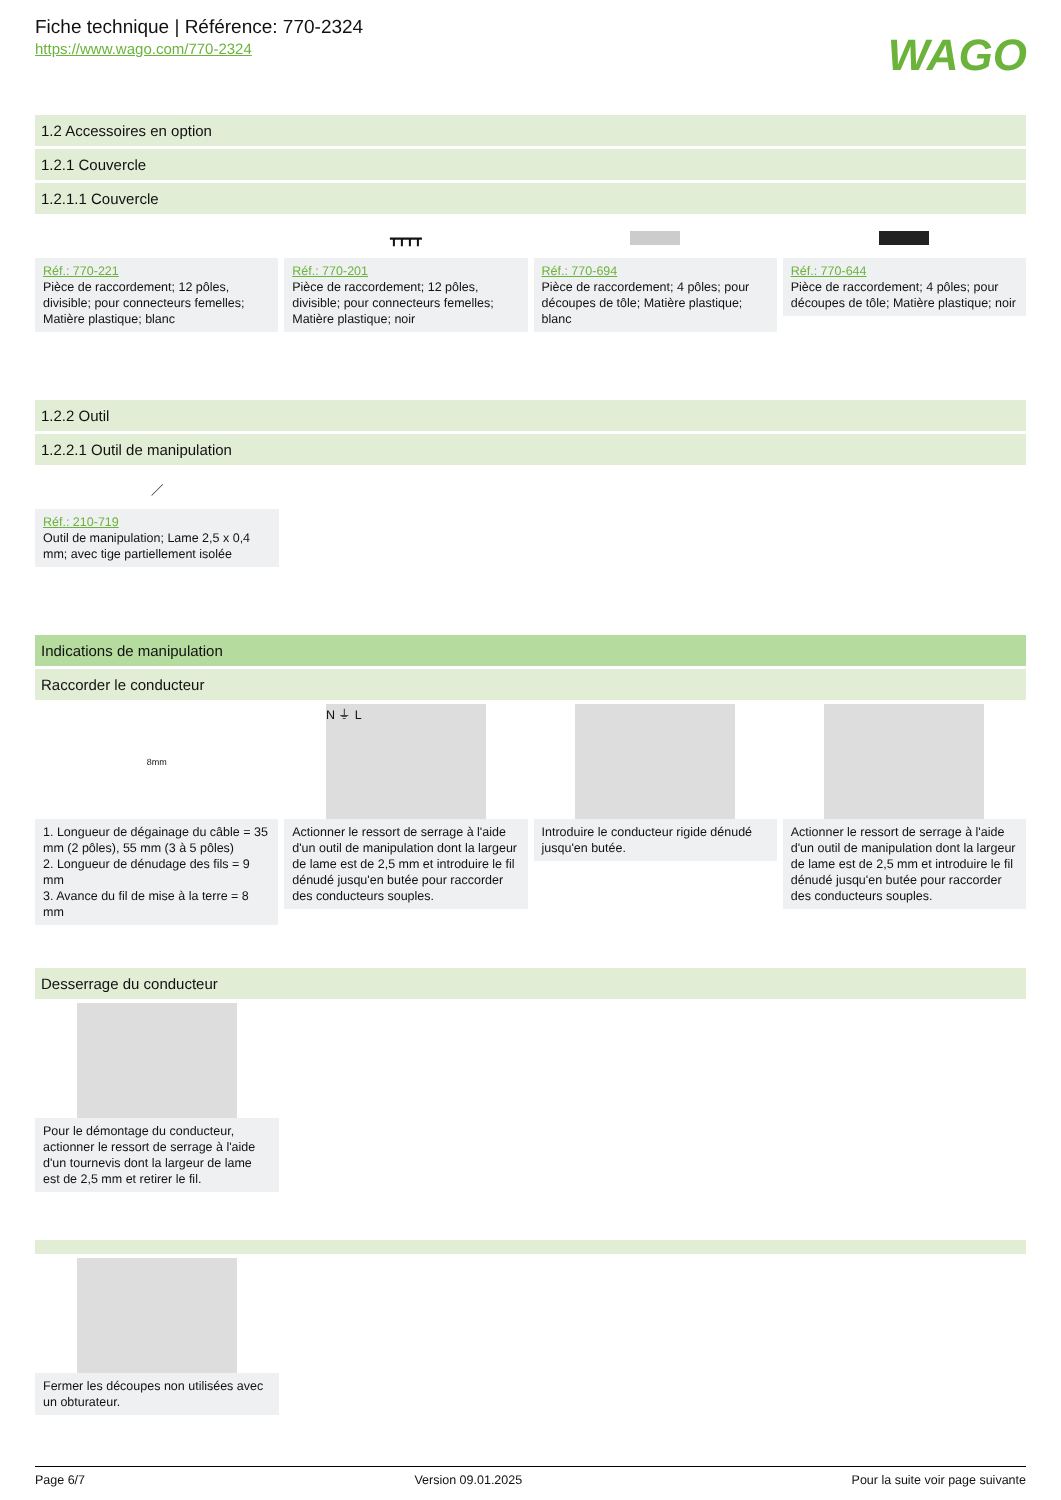Fiche technique | Référence: 770-2324
https://www.wago.com/770-2324
WAGO
1.2 Accessoires en option
1.2.1 Couvercle
1.2.1.1 Couvercle
Réf.: 770-221
Pièce de raccordement; 12 pôles, divisible; pour connecteurs femelles; Matière plastique; blanc
┳┳┳┳
Réf.: 770-201
Pièce de raccordement; 12 pôles, divisible; pour connecteurs femelles; Matière plastique; noir
Réf.: 770-694
Pièce de raccordement; 4 pôles; pour découpes de tôle; Matière plastique; blanc
Réf.: 770-644
Pièce de raccordement; 4 pôles; pour découpes de tôle; Matière plastique; noir
1.2.2 Outil
1.2.2.1 Outil de manipulation
／
Réf.: 210-719
Outil de manipulation; Lame 2,5 x 0,4 mm; avec tige partiellement isolée
Indications de manipulation
Raccorder le conducteur
8mm
1. Longueur de dégainage du câble = 35 mm (2 pôles), 55 mm (3 à 5 pôles)
2. Longueur de dénudage des fils = 9 mm
3. Avance du fil de mise à la terre = 8 mm
N ⏚ L
Actionner le ressort de serrage à l'aide d'un outil de manipulation dont la largeur de lame est de 2,5 mm et introduire le fil dénudé jusqu'en butée pour raccorder des conducteurs souples.
Introduire le conducteur rigide dénudé jusqu'en butée.
Actionner le ressort de serrage à l'aide d'un outil de manipulation dont la largeur de lame est de 2,5 mm et introduire le fil dénudé jusqu'en butée pour raccorder des conducteurs souples.
Desserrage du conducteur
Pour le démontage du conducteur, actionner le ressort de serrage à l'aide d'un tournevis dont la largeur de lame est de 2,5 mm et retirer le fil.
Fermer les découpes non utilisées avec un obturateur.
Page 6/7 Version 09.01.2025 Pour la suite voir page suivante